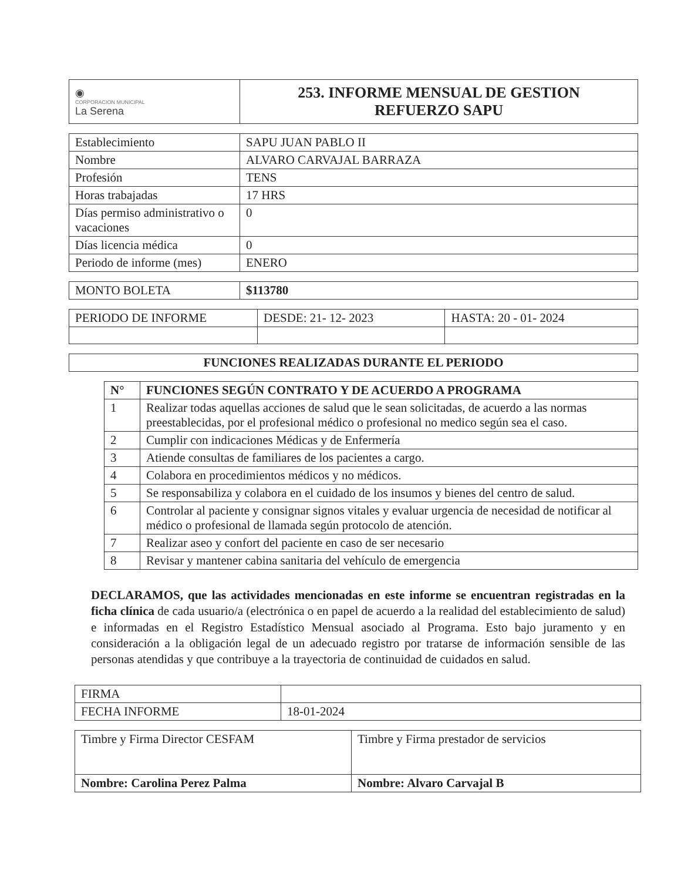| ◉ CORPORACION MUNICIPAL La Serena | 253. INFORME MENSUAL DE GESTION REFUERZO SAPU |
| Establecimiento | SAPU JUAN PABLO II |
| Nombre | ALVARO CARVAJAL BARRAZA |
| Profesión | TENS |
| Horas trabajadas | 17 HRS |
| Días permiso administrativo o vacaciones | 0 |
| Días licencia médica | 0 |
| Periodo de informe (mes) | ENERO |
| MONTO BOLETA | $113780 |
| PERIODO DE INFORME | DESDE: 21- 12- 2023 | HASTA: 20 - 01- 2024 |
| FUNCIONES REALIZADAS DURANTE EL PERIODO |
| N° | FUNCIONES SEGÚN CONTRATO Y DE ACUERDO A PROGRAMA |
| --- | --- |
| 1 | Realizar todas aquellas acciones de salud que le sean solicitadas, de acuerdo a las normas preestablecidas, por el profesional médico o profesional no medico según sea el caso. |
| 2 | Cumplir con indicaciones Médicas y de Enfermería |
| 3 | Atiende consultas de familiares de los pacientes a cargo. |
| 4 | Colabora en procedimientos médicos y no médicos. |
| 5 | Se responsabiliza y colabora en el cuidado de los insumos y bienes del centro de salud. |
| 6 | Controlar al paciente y consignar signos vitales y evaluar urgencia de necesidad de notificar al médico o profesional de llamada según protocolo de atención. |
| 7 | Realizar aseo y confort del paciente en caso de ser necesario |
| 8 | Revisar y mantener cabina sanitaria del vehículo de emergencia |
DECLARAMOS, que las actividades mencionadas en este informe se encuentran registradas en la ficha clínica de cada usuario/a (electrónica o en papel de acuerdo a la realidad del establecimiento de salud) e informadas en el Registro Estadístico Mensual asociado al Programa. Esto bajo juramento y en consideración a la obligación legal de un adecuado registro por tratarse de información sensible de las personas atendidas y que contribuye a la trayectoria de continuidad de cuidados en salud.
| FIRMA | |
| FECHA INFORME | 18-01-2024 |
| Timbre y Firma Director CESFAM | Timbre y Firma prestador de servicios |
| Nombre: Carolina Perez Palma | Nombre: Alvaro Carvajal B |